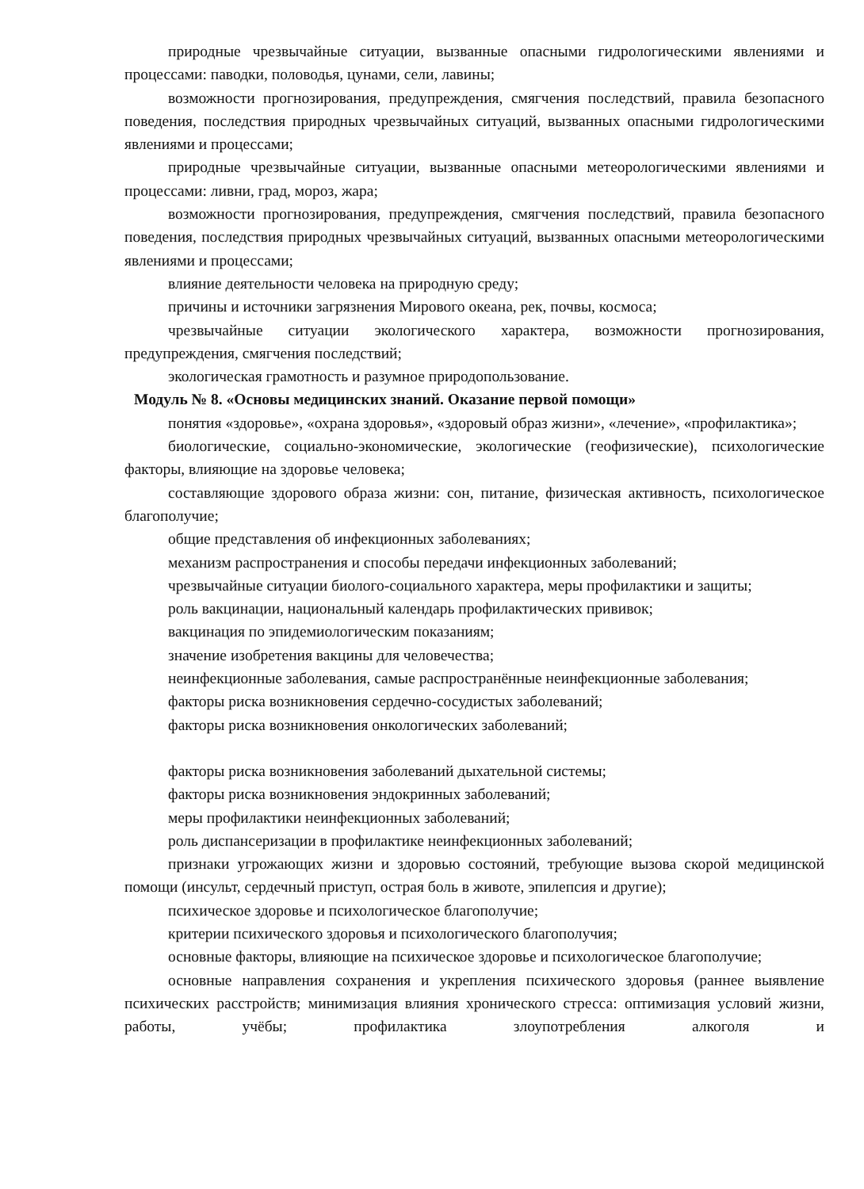природные чрезвычайные ситуации, вызванные опасными гидрологическими явлениями и процессами: паводки, половодья, цунами, сели, лавины;
возможности прогнозирования, предупреждения, смягчения последствий, правила безопасного поведения, последствия природных чрезвычайных ситуаций, вызванных опасными гидрологическими явлениями и процессами;
природные чрезвычайные ситуации, вызванные опасными метеорологическими явлениями и процессами: ливни, град, мороз, жара;
возможности прогнозирования, предупреждения, смягчения последствий, правила безопасного поведения, последствия природных чрезвычайных ситуаций, вызванных опасными метеорологическими явлениями и процессами;
влияние деятельности человека на природную среду;
причины и источники загрязнения Мирового океана, рек, почвы, космоса;
чрезвычайные ситуации экологического характера, возможности прогнозирования, предупреждения, смягчения последствий;
экологическая грамотность и разумное природопользование.
Модуль № 8. «Основы медицинских знаний. Оказание первой помощи»
понятия «здоровье», «охрана здоровья», «здоровый образ жизни», «лечение», «профилактика»;
биологические, социально-экономические, экологические (геофизические), психологические факторы, влияющие на здоровье человека;
составляющие здорового образа жизни: сон, питание, физическая активность, психологическое благополучие;
общие представления об инфекционных заболеваниях;
механизм распространения и способы передачи инфекционных заболеваний;
чрезвычайные ситуации биолого-социального характера, меры профилактики и защиты;
роль вакцинации, национальный календарь профилактических прививок;
вакцинация по эпидемиологическим показаниям;
значение изобретения вакцины для человечества;
неинфекционные заболевания, самые распространённые неинфекционные заболевания;
факторы риска возникновения сердечно-сосудистых заболеваний;
факторы риска возникновения онкологических заболеваний;
факторы риска возникновения заболеваний дыхательной системы;
факторы риска возникновения эндокринных заболеваний;
меры профилактики неинфекционных заболеваний;
роль диспансеризации в профилактике неинфекционных заболеваний;
признаки угрожающих жизни и здоровью состояний, требующие вызова скорой медицинской помощи (инсульт, сердечный приступ, острая боль в животе, эпилепсия и другие);
психическое здоровье и психологическое благополучие;
критерии психического здоровья и психологического благополучия;
основные факторы, влияющие на психическое здоровье и психологическое благополучие;
основные направления сохранения и укрепления психического здоровья (раннее выявление психических расстройств; минимизация влияния хронического стресса: оптимизация условий жизни, работы, учёбы; профилактика злоупотребления алкоголя и